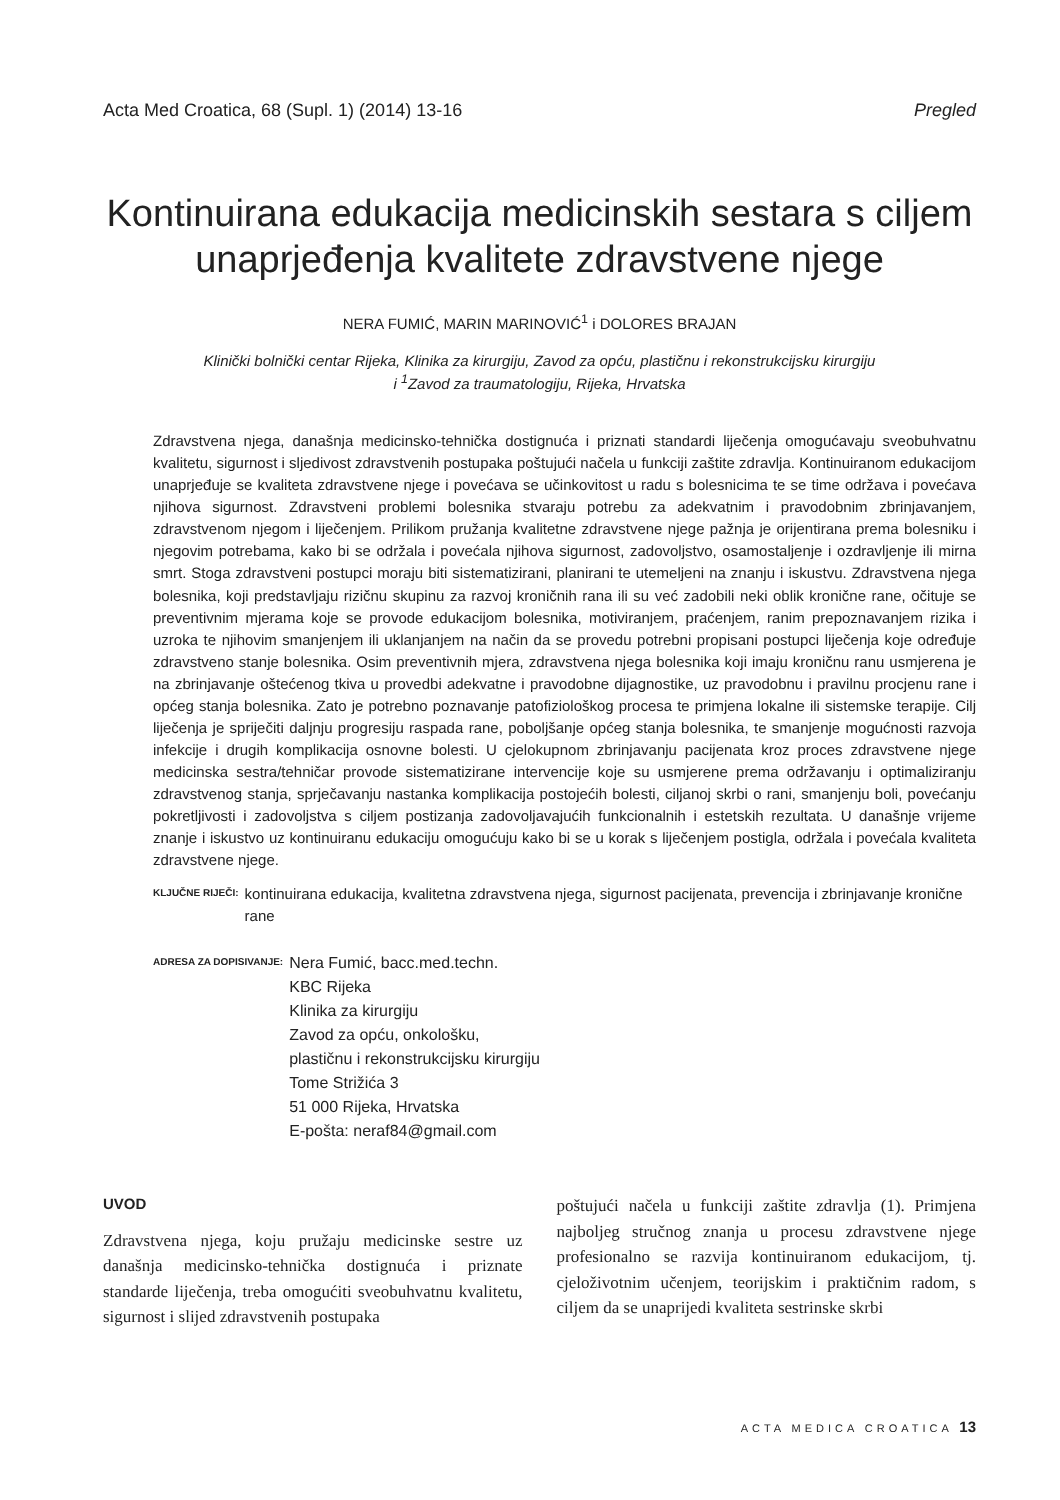Acta Med Croatica, 68 (Supl. 1) (2014) 13-16 Pregled
Kontinuirana edukacija medicinskih sestara s ciljem unaprjeđenja kvalitete zdravstvene njege
NERA FUMIĆ, MARIN MARINOVIĆ<sup>1</sup> i DOLORES BRAJAN
Klinički bolnički centar Rijeka, Klinika za kirurgiju, Zavod za opću, plastičnu i rekonstrukcijsku kirurgiju
i <sup>1</sup>Zavod za traumatologiju, Rijeka, Hrvatska
Zdravstvena njega, današnja medicinsko-tehnička dostignuća i priznati standardi liječenja omogućavaju sveobuhvatnu kvalitetu, sigurnost i sljedivost zdravstvenih postupaka poštujući načela u funkciji zaštite zdravlja. Kontinuiranom edukacijom unaprjeđuje se kvaliteta zdravstvene njege i povećava se učinkovitost u radu s bolesnicima te se time održava i povećava njihova sigurnost. Zdravstveni problemi bolesnika stvaraju potrebu za adekvatnim i pravodobnim zbrinjavanjem, zdravstvenom njegom i liječenjem. Prilikom pružanja kvalitetne zdravstvene njege pažnja je orijentirana prema bolesniku i njegovim potrebama, kako bi se održala i povećala njihova sigurnost, zadovoljstvo, osamostaljenje i ozdravljenje ili mirna smrt. Stoga zdravstveni postupci moraju biti sistematizirani, planirani te utemeljeni na znanju i iskustvu. Zdravstvena njega bolesnika, koji predstavljaju rizičnu skupinu za razvoj kroničnih rana ili su već zadobili neki oblik kronične rane, očituje se preventivnim mjerama koje se provode edukacijom bolesnika, motiviranjem, praćenjem, ranim prepoznavanjem rizika i uzroka te njihovim smanjenjem ili uklanjanjem na način da se provedu potrebni propisani postupci liječenja koje određuje zdravstveno stanje bolesnika. Osim preventivnih mjera, zdravstvena njega bolesnika koji imaju kroničnu ranu usmjerena je na zbrinjavanje oštećenog tkiva u provedbi adekvatne i pravodobne dijagnostike, uz pravodobnu i pravilnu procjenu rane i općeg stanja bolesnika. Zato je potrebno poznavanje patofiziološkog procesa te primjena lokalne ili sistemske terapije. Cilj liječenja je spriječiti daljnju progresiju raspada rane, poboljšanje općeg stanja bolesnika, te smanjenje mogućnosti razvoja infekcije i drugih komplikacija osnovne bolesti. U cjelokupnom zbrinjavanju pacijenata kroz proces zdravstvene njege medicinska sestra/tehničar provode sistematizirane intervencije koje su usmjerene prema održavanju i optimaliziranju zdravstvenog stanja, sprječavanju nastanka komplikacija postojećih bolesti, ciljanoj skrbi o rani, smanjenju boli, povećanju pokretljivosti i zadovoljstva s ciljem postizanja zadovoljavajućih funkcionalnih i estetskih rezultata. U današnje vrijeme znanje i iskustvo uz kontinuiranu edukaciju omogućuju kako bi se u korak s liječenjem postigla, održala i povećala kvaliteta zdravstvene njege.
KLJUČNE RIJEČI: kontinuirana edukacija, kvalitetna zdravstvena njega, sigurnost pacijenata, prevencija i zbrinjavanje kronične rane
ADRESA ZA DOPISIVANJE: Nera Fumić, bacc.med.techn.
KBC Rijeka
Klinika za kirurgiju
Zavod za opću, onkološku,
plastičnu i rekonstrukcijsku kirurgiju
Tome Strižića 3
51 000 Rijeka, Hrvatska
E-pošta: neraf84@gmail.com
UVOD
Zdravstvena njega, koju pružaju medicinske sestre uz današnja medicinsko-tehnička dostignuća i priznate standarde liječenja, treba omogućiti sveobuhvatnu kvalitetu, sigurnost i slijed zdravstvenih postupaka
poštujući načela u funkciji zaštite zdravlja (1). Primjena najboljeg stručnog znanja u procesu zdravstvene njege profesionalno se razvija kontinuiranom edukacijom, tj. cjeloživotnim učenjem, teorijskim i praktičnim radom, s ciljem da se unaprijedi kvaliteta sestrinske skrbi
ACTA MEDICA CROATICA 13